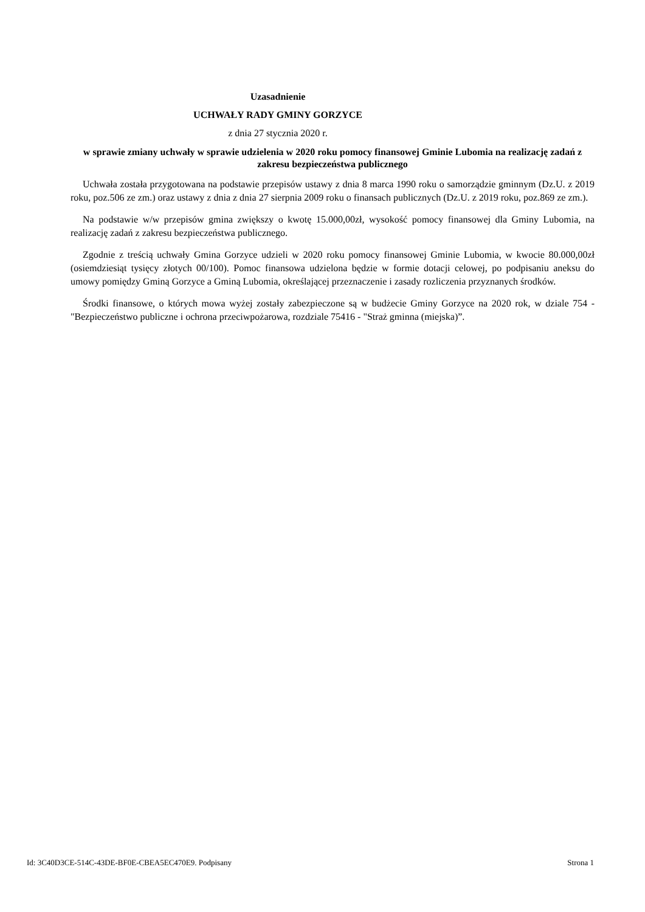Uzasadnienie
UCHWAŁY RADY GMINY GORZYCE
z dnia 27 stycznia 2020 r.
w sprawie zmiany uchwały w sprawie udzielenia w 2020 roku pomocy finansowej Gminie Lubomia na realizację zadań z zakresu bezpieczeństwa publicznego
Uchwała została przygotowana na podstawie przepisów ustawy z dnia 8 marca 1990 roku o samorządzie gminnym (Dz.U. z 2019 roku, poz.506 ze zm.) oraz ustawy z dnia z dnia 27 sierpnia 2009 roku o finansach publicznych (Dz.U. z 2019 roku, poz.869 ze zm.).
Na podstawie w/w przepisów gmina zwiększy o kwotę 15.000,00zł, wysokość pomocy finansowej dla Gminy Lubomia, na realizację zadań z zakresu bezpieczeństwa publicznego.
Zgodnie z treścią uchwały Gmina Gorzyce udzieli w 2020 roku pomocy finansowej Gminie Lubomia, w kwocie 80.000,00zł (osiemdziesiąt tysięcy złotych 00/100). Pomoc finansowa udzielona będzie w formie dotacji celowej, po podpisaniu aneksu do umowy pomiędzy Gminą Gorzyce a Gminą Lubomia, określającej przeznaczenie i zasady rozliczenia przyznanych środków.
Środki finansowe, o których mowa wyżej zostały zabezpieczone są w budżecie Gminy Gorzyce na 2020 rok, w dziale 754 - "Bezpieczeństwo publiczne i ochrona przeciwpożarowa, rozdziale 75416 - "Straż gminna (miejska)”.
Id: 3C40D3CE-514C-43DE-BF0E-CBEA5EC470E9. Podpisany Strona 1